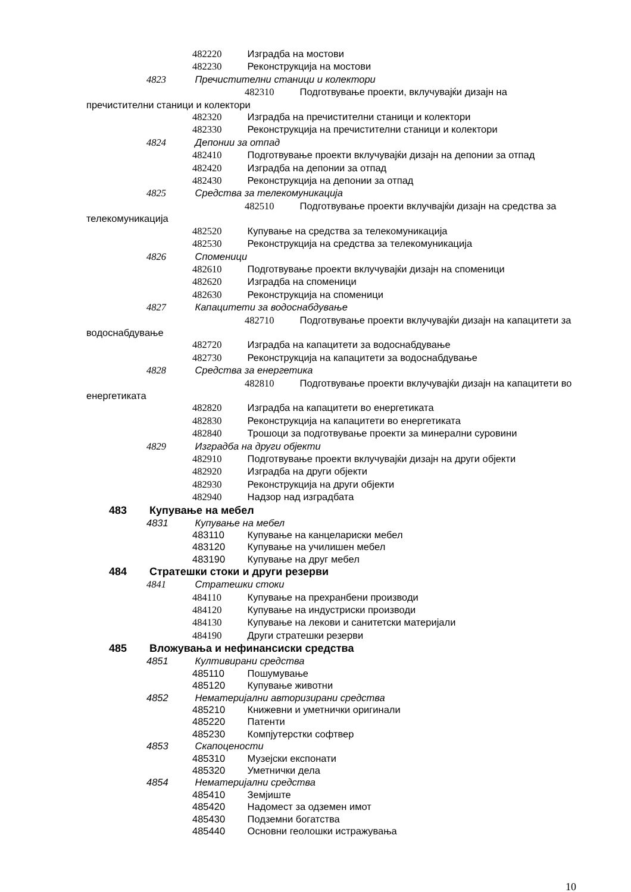482220 Изградба на мостови
482230 Реконструкција на мостови
4823 Пречистителни станици и колектори
482310 Подготвување проекти, вклучувајќи дизајн на пречистителни станици и колектори
482320 Изградба на пречистителни станици и колектори
482330 Реконструкција на пречистителни станици и колектори
4824 Депонии за отпад
482410 Подготвување проекти вклучувајќи дизајн на депонии за отпад
482420 Изградба на депонии за отпад
482430 Реконструкција на депонии за отпад
4825 Средства за телекомуникација
482510 Подготвување проекти вклучвајќи дизајн на средства за телекомуникација
482520 Купување на средства за телекомуникација
482530 Реконструкција на средства за телекомуникација
4826 Споменици
482610 Подготвување проекти вклучувајќи дизајн на споменици
482620 Изградба на споменици
482630 Реконструкција на споменици
4827 Капацитети за водоснабдување
482710 Подготвување проекти вклучувајќи дизајн на капацитети за водоснабдување
482720 Изградба на капацитети за водоснабдување
482730 Реконструкција на капацитети за водоснабдување
4828 Средства за енергетика
482810 Подготвување проекти вклучувајќи дизајн на капацитети во енергетиката
482820 Изградба на капацитети во енергетиката
482830 Реконструкција на капацитети во енергетиката
482840 Трошоци за подготвување проекти за минерални суровини
4829 Изградба на други објекти
482910 Подготвување проекти вклучувајќи дизајн на други објекти
482920 Изградба на други објекти
482930 Реконструкција на други објекти
482940 Надзор над изградбата
483 Купување на мебел
4831 Купување на мебел
483110 Купување на канцелариски мебел
483120 Купување на училишен мебел
483190 Купување на друг мебел
484 Стратешки стоки и други резерви
4841 Стратешки стоки
484110 Купување на прехранбени производи
484120 Купување на индустриски производи
484130 Купување на лекови и санитетски материјали
484190 Други стратешки резерви
485 Вложувања и нефинансиски средства
4851 Култивирани средства
485110 Пошумување
485120 Купување животни
4852 Нематеријални авторизирани средства
485210 Книжевни и уметнички оригинали
485220 Патенти
485230 Компјутерстки софтвер
4853 Скапоцености
485310 Музејски експонати
485320 Уметнички дела
4854 Нематеријални средства
485410 Земјиште
485420 Надомест за одземен имот
485430 Подземни богатства
485440 Основни геолошки истражувања
10